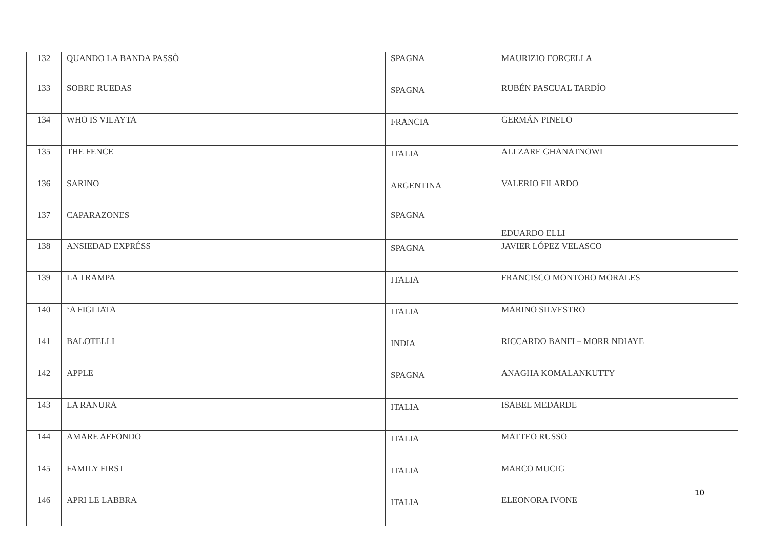| 132 | QUANDO LA BANDA PASSÒ | SPAGNA | MAURIZIO FORCELLA |
| 133 | SOBRE RUEDAS | SPAGNA | RUBÉN PASCUAL TARDÍO |
| 134 | WHO IS VILAYTA | FRANCIA | GERMÁN PINELO |
| 135 | THE FENCE | ITALIA | ALI ZARE GHANATNOWI |
| 136 | SARINO | ARGENTINA | VALERIO FILARDO |
| 137 | CAPARAZONES | SPAGNA | EDUARDO ELLI |
| 138 | ANSIEDAD EXPRÉSS | SPAGNA | JAVIER LÓPEZ VELASCO |
| 139 | LA TRAMPA | ITALIA | FRANCISCO MONTORO MORALES |
| 140 | ‘A FIGLIATA | ITALIA | MARINO SILVESTRO |
| 141 | BALOTELLI | INDIA | RICCARDO BANFI – MORR NDIAYE |
| 142 | APPLE | SPAGNA | ANAGHA KOMALANKUTTY |
| 143 | LA RANURA | ITALIA | ISABEL MEDARDE |
| 144 | AMARE AFFONDO | ITALIA | MATTEO RUSSO |
| 145 | FAMILY FIRST | ITALIA | MARCO MUCIG |
| 146 | APRI LE LABBRA | ITALIA | ELEONORA IVONE |
10